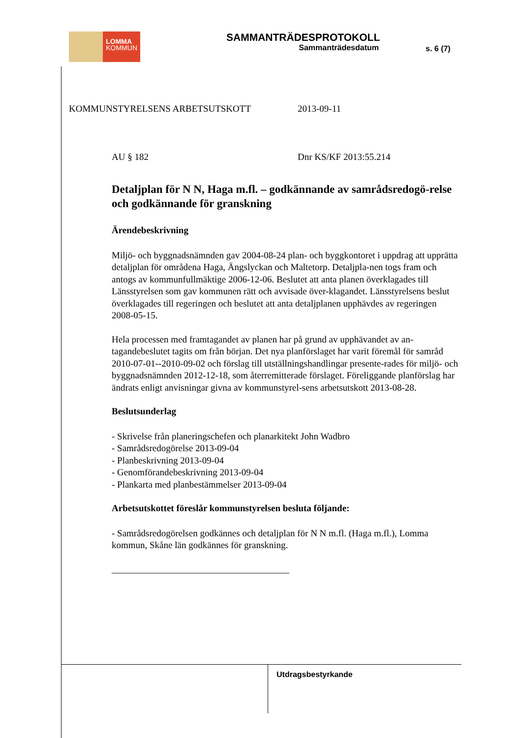LOMMA
KOMMUN
SAMMANTRÄDESPROTOKOLL
Sammanträdesdatum
s. 6 (7)
KOMMUNSTYRELSENS ARBETSUTSKOTT 2013-09-11
AU § 182 Dnr KS/KF 2013:55.214
Detaljplan för N N, Haga m.fl. – godkännande av samrådsredogö-relse och godkännande för granskning
Ärendebeskrivning
Miljö- och byggnadsnämnden gav 2004-08-24 plan- och byggkontoret i uppdrag att upprätta detaljplan för områdena Haga, Ängslyckan och Maltetorp. Detaljpla-nen togs fram och antogs av kommunfullmäktige 2006-12-06. Beslutet att anta planen överklagades till Länsstyrelsen som gav kommunen rätt och avvisade över-klagandet. Länsstyrelsens beslut överklagades till regeringen och beslutet att anta detaljplanen upphävdes av regeringen 2008-05-15.
Hela processen med framtagandet av planen har på grund av upphävandet av an-tagandebeslutet tagits om från början. Det nya planförslaget har varit föremål för samråd 2010-07-01--2010-09-02 och förslag till utställningshandlingar presente-rades för miljö- och byggnadsnämnden 2012-12-18, som återremitterade förslaget. Föreliggande planförslag har ändrats enligt anvisningar givna av kommunstyrel-sens arbetsutskott 2013-08-28.
Beslutsunderlag
- Skrivelse från planeringschefen och planarkitekt John Wadbro
- Samrådsredogörelse 2013-09-04
- Planbeskrivning 2013-09-04
- Genomförandebeskrivning 2013-09-04
- Plankarta med planbestämmelser 2013-09-04
Arbetsutskottet föreslår kommunstyrelsen besluta följande:
- Samrådsredogörelsen godkännes och detaljplan för N N m.fl. (Haga m.fl.), Lomma kommun, Skåne län godkännes för granskning.
______________________________________
Utdragsbestyrkande